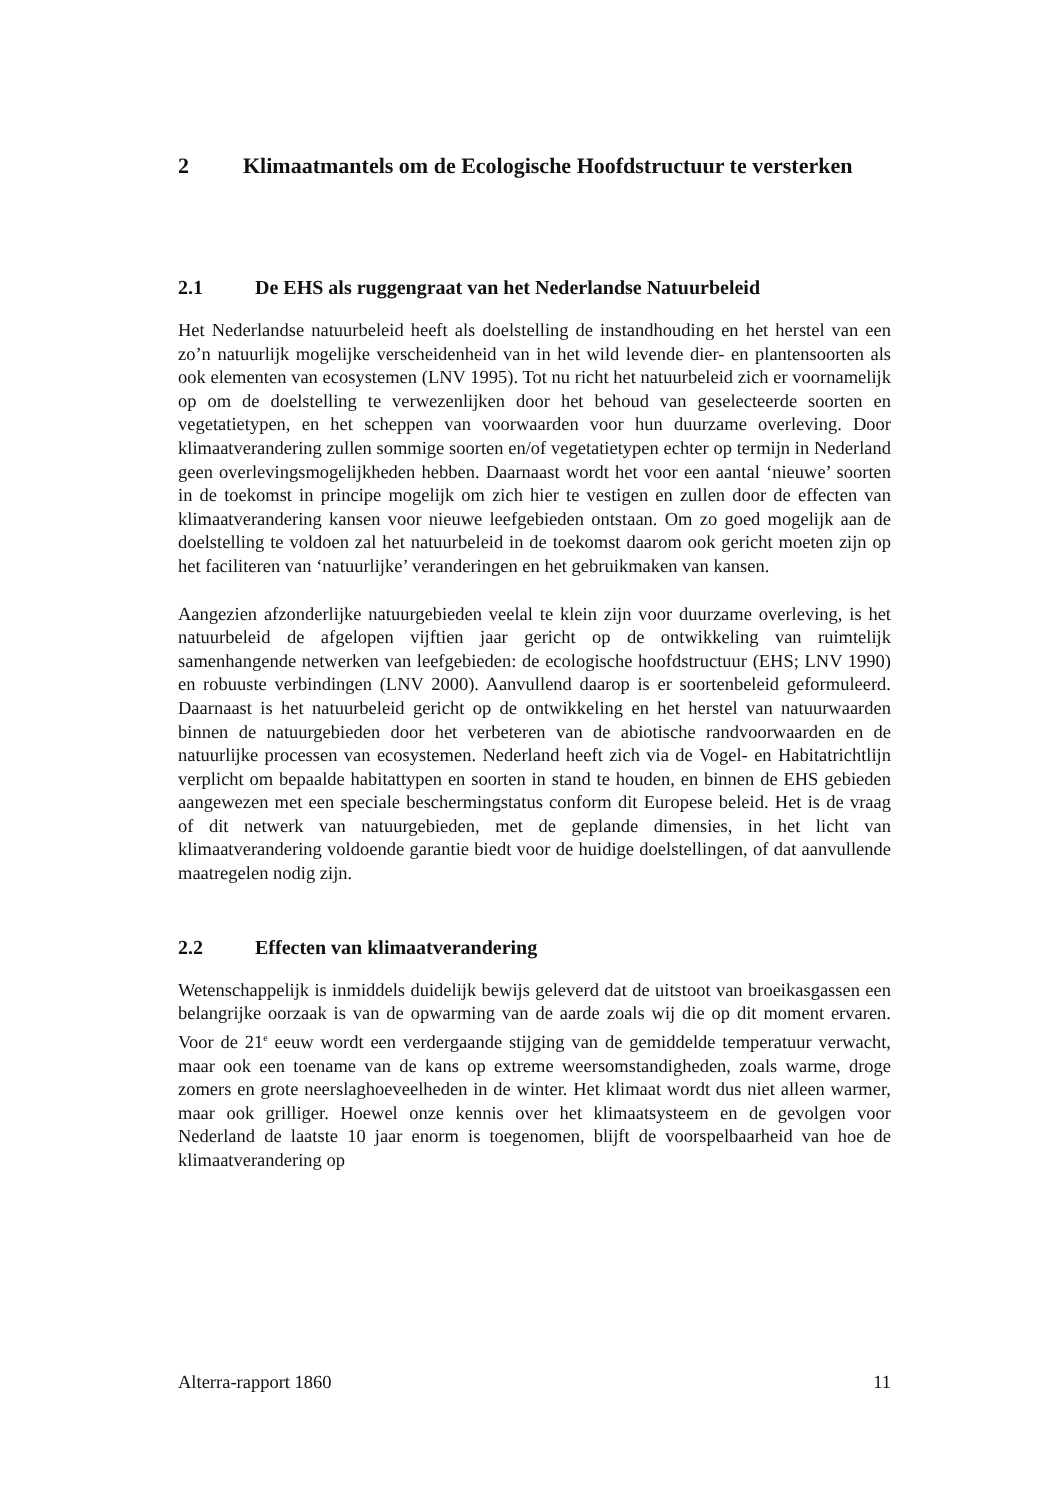2 Klimaatmantels om de Ecologische Hoofdstructuur te versterken
2.1 De EHS als ruggengraat van het Nederlandse Natuurbeleid
Het Nederlandse natuurbeleid heeft als doelstelling de instandhouding en het herstel van een zo’n natuurlijk mogelijke verscheidenheid van in het wild levende dier- en plantensoorten als ook elementen van ecosystemen (LNV 1995). Tot nu richt het natuurbeleid zich er voornamelijk op om de doelstelling te verwezenlijken door het behoud van geselecteerde soorten en vegetatietypen, en het scheppen van voorwaarden voor hun duurzame overleving. Door klimaatverandering zullen sommige soorten en/of vegetatietypen echter op termijn in Nederland geen overlevingsmogelijkheden hebben. Daarnaast wordt het voor een aantal ‘nieuwe’ soorten in de toekomst in principe mogelijk om zich hier te vestigen en zullen door de effecten van klimaatverandering kansen voor nieuwe leefgebieden ontstaan. Om zo goed mogelijk aan de doelstelling te voldoen zal het natuurbeleid in de toekomst daarom ook gericht moeten zijn op het faciliteren van ‘natuurlijke’ veranderingen en het gebruikmaken van kansen.
Aangezien afzonderlijke natuurgebieden veelal te klein zijn voor duurzame overleving, is het natuurbeleid de afgelopen vijftien jaar gericht op de ontwikkeling van ruimtelijk samenhangende netwerken van leefgebieden: de ecologische hoofdstructuur (EHS; LNV 1990) en robuuste verbindingen (LNV 2000). Aanvullend daarop is er soortenbeleid geformuleerd. Daarnaast is het natuurbeleid gericht op de ontwikkeling en het herstel van natuurwaarden binnen de natuurgebieden door het verbeteren van de abiotische randvoorwaarden en de natuurlijke processen van ecosystemen. Nederland heeft zich via de Vogel- en Habitatrichtlijn verplicht om bepaalde habitattypen en soorten in stand te houden, en binnen de EHS gebieden aangewezen met een speciale beschermingstatus conform dit Europese beleid. Het is de vraag of dit netwerk van natuurgebieden, met de geplande dimensies, in het licht van klimaatverandering voldoende garantie biedt voor de huidige doelstellingen, of dat aanvullende maatregelen nodig zijn.
2.2 Effecten van klimaatverandering
Wetenschappelijk is inmiddels duidelijk bewijs geleverd dat de uitstoot van broeikasgassen een belangrijke oorzaak is van de opwarming van de aarde zoals wij die op dit moment ervaren. Voor de 21<sup>e</sup> eeuw wordt een verdergaande stijging van de gemiddelde temperatuur verwacht, maar ook een toename van de kans op extreme weersomstandigheden, zoals warme, droge zomers en grote neerslaghoeveelheden in de winter. Het klimaat wordt dus niet alleen warmer, maar ook grilliger. Hoewel onze kennis over het klimaatsysteem en de gevolgen voor Nederland de laatste 10 jaar enorm is toegenomen, blijft de voorspelbaarheid van hoe de klimaatverandering op
Alterra-rapport 1860 11